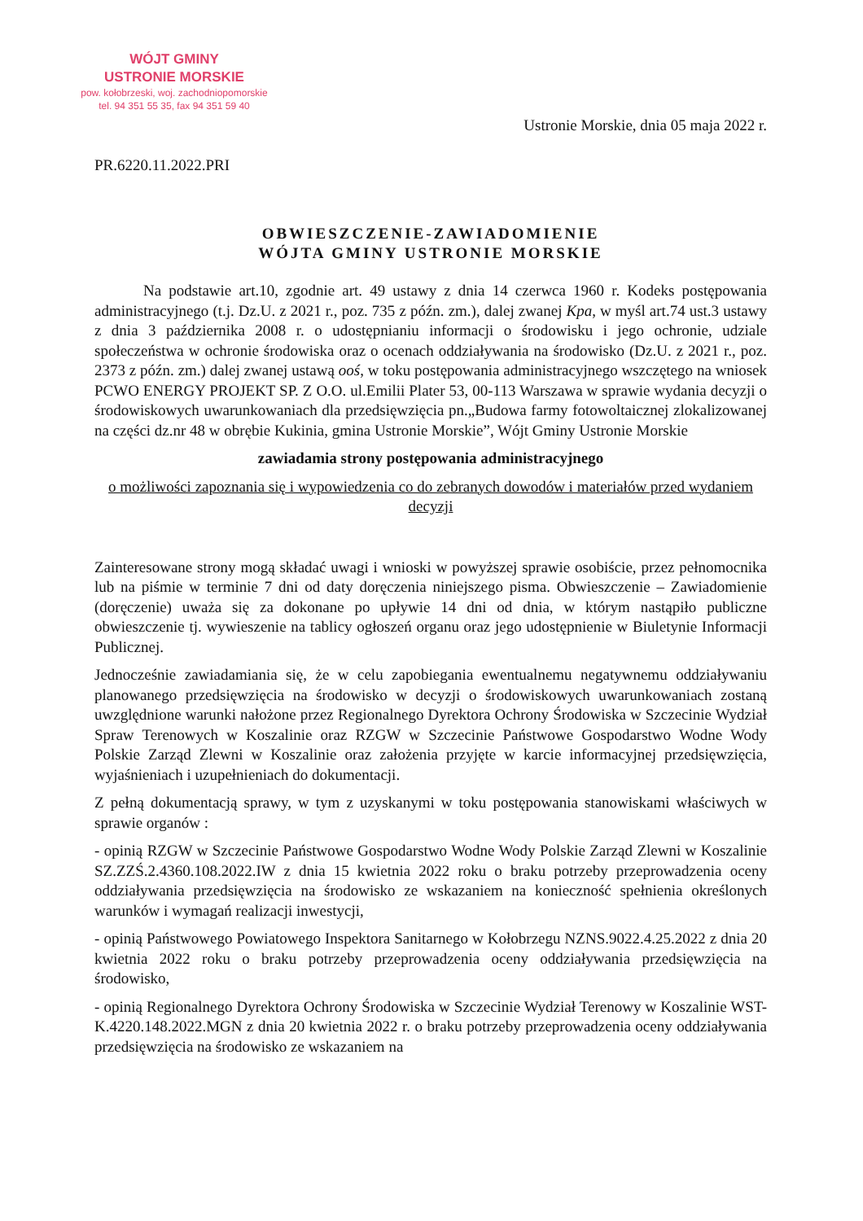WÓJT GMINY
USTRONIE MORSKIE
pow. kołobrzeski, woj. zachodniopomorskie
tel. 94 351 55 35, fax 94 351 59 40
Ustronie Morskie, dnia 05 maja 2022 r.
PR.6220.11.2022.PRI
OBWIESZCZENIE-ZAWIADOMIENIE
WÓJTA GMINY USTRONIE MORSKIE
Na podstawie art.10, zgodnie art. 49 ustawy z dnia 14 czerwca 1960 r. Kodeks postępowania administracyjnego (t.j. Dz.U. z 2021 r., poz. 735 z późn. zm.), dalej zwanej Kpa, w myśl art.74 ust.3 ustawy z dnia 3 października 2008 r. o udostępnianiu informacji o środowisku i jego ochronie, udziale społeczeństwa w ochronie środowiska oraz o ocenach oddziaływania na środowisko (Dz.U. z 2021 r., poz. 2373 z późn. zm.) dalej zwanej ustawą ooś, w toku postępowania administracyjnego wszczętego na wniosek PCWO ENERGY PROJEKT SP. Z O.O. ul.Emilii Plater 53, 00-113 Warszawa w sprawie wydania decyzji o środowiskowych uwarunkowaniach dla przedsięwzięcia pn.„Budowa farmy fotowoltaicznej zlokalizowanej na części dz.nr 48 w obrębie Kukinia, gmina Ustronie Morskie”, Wójt Gminy Ustronie Morskie
zawiadamia strony postępowania administracyjnego
o możliwości zapoznania się i wypowiedzenia co do zebranych dowodów i materiałów przed wydaniem decyzji
Zainteresowane strony mogą składać uwagi i wnioski w powyższej sprawie osobiście, przez pełnomocnika lub na piśmie w terminie 7 dni od daty doręczenia niniejszego pisma. Obwieszczenie – Zawiadomienie (doręczenie) uważa się za dokonane po upływie 14 dni od dnia, w którym nastąpiło publiczne obwieszczenie tj. wywieszenie na tablicy ogłoszeń organu oraz jego udostępnienie w Biuletynie Informacji Publicznej.
Jednocześnie zawiadamiania się, że w celu zapobiegania ewentualnemu negatywnemu oddziaływaniu planowanego przedsięwzięcia na środowisko w decyzji o środowiskowych uwarunkowaniach zostaną uwzględnione warunki nałożone przez Regionalnego Dyrektora Ochrony Środowiska w Szczecinie Wydział Spraw Terenowych w Koszalinie oraz RZGW w Szczecinie Państwowe Gospodarstwo Wodne Wody Polskie Zarząd Zlewni w Koszalinie oraz założenia przyjęte w karcie informacyjnej przedsięwzięcia, wyjaśnieniach i uzupełnieniach do dokumentacji.
Z pełną dokumentacją sprawy, w tym z uzyskanymi w toku postępowania stanowiskami właściwych w sprawie organów :
- opinią RZGW w Szczecinie Państwowe Gospodarstwo Wodne Wody Polskie Zarząd Zlewni w Koszalinie SZ.ZZŚ.2.4360.108.2022.IW z dnia 15 kwietnia 2022 roku o braku potrzeby przeprowadzenia oceny oddziaływania przedsięwzięcia na środowisko ze wskazaniem na konieczność spełnienia określonych warunków i wymagań realizacji inwestycji,
- opinią Państwowego Powiatowego Inspektora Sanitarnego w Kołobrzegu NZNS.9022.4.25.2022 z dnia 20 kwietnia 2022 roku o braku potrzeby przeprowadzenia oceny oddziaływania przedsięwzięcia na środowisko,
- opinią Regionalnego Dyrektora Ochrony Środowiska w Szczecinie Wydział Terenowy w Koszalinie WST-K.4220.148.2022.MGN z dnia 20 kwietnia 2022 r. o braku potrzeby przeprowadzenia oceny oddziaływania przedsięwzięcia na środowisko ze wskazaniem na